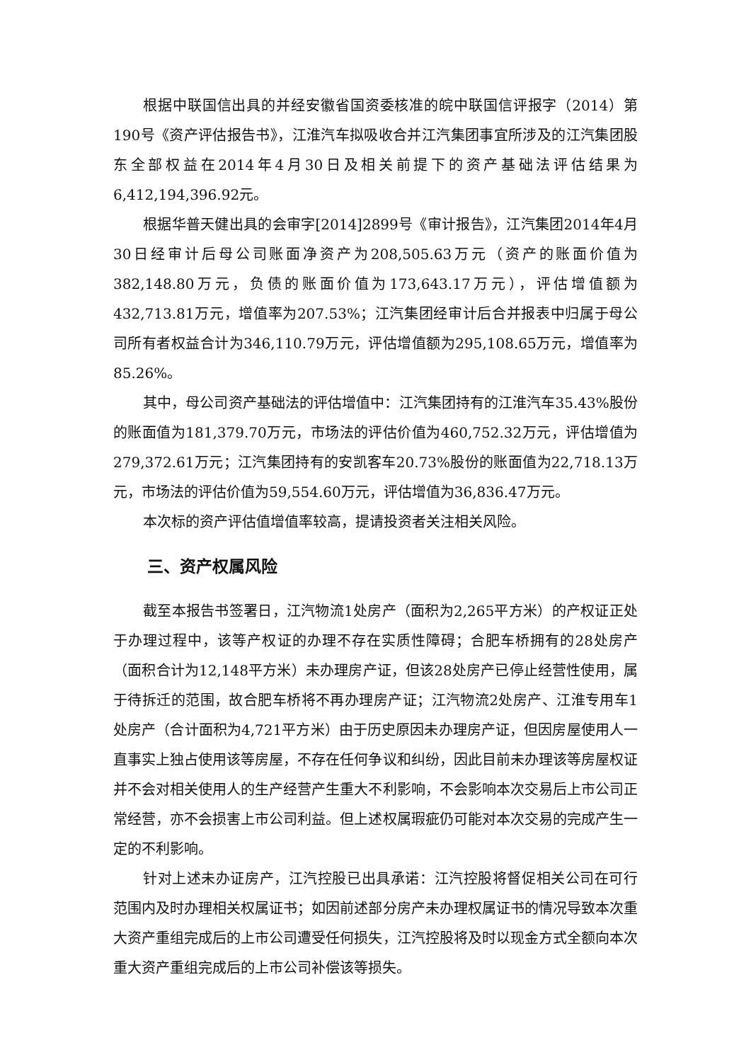根据中联国信出具的并经安徽省国资委核准的皖中联国信评报字（2014）第190号《资产评估报告书》，江淮汽车拟吸收合并江汽集团事宜所涉及的江汽集团股东全部权益在2014年4月30日及相关前提下的资产基础法评估结果为6,412,194,396.92元。
根据华普天健出具的会审字[2014]2899号《审计报告》，江汽集团2014年4月30日经审计后母公司账面净资产为208,505.63万元（资产的账面价值为382,148.80万元，负债的账面价值为173,643.17万元），评估增值额为432,713.81万元，增值率为207.53%；江汽集团经审计后合并报表中归属于母公司所有者权益合计为346,110.79万元，评估增值额为295,108.65万元，增值率为85.26%。
其中，母公司资产基础法的评估增值中：江汽集团持有的江淮汽车35.43%股份的账面值为181,379.70万元，市场法的评估价值为460,752.32万元，评估增值为279,372.61万元；江汽集团持有的安凯客车20.73%股份的账面值为22,718.13万元，市场法的评估价值为59,554.60万元，评估增值为36,836.47万元。
本次标的资产评估值增值率较高，提请投资者关注相关风险。
三、资产权属风险
截至本报告书签署日，江汽物流1处房产（面积为2,265平方米）的产权证正处于办理过程中，该等产权证的办理不存在实质性障碍；合肥车桥拥有的28处房产（面积合计为12,148平方米）未办理房产证，但该28处房产已停止经营性使用，属于待拆迁的范围，故合肥车桥将不再办理房产证；江汽物流2处房产、江淮专用车1处房产（合计面积为4,721平方米）由于历史原因未办理房产证，但因房屋使用人一直事实上独占使用该等房屋，不存在任何争议和纠纷，因此目前未办理该等房屋权证并不会对相关使用人的生产经营产生重大不利影响，不会影响本次交易后上市公司正常经营，亦不会损害上市公司利益。但上述权属瑕疵仍可能对本次交易的完成产生一定的不利影响。
针对上述未办证房产，江汽控股已出具承诺：江汽控股将督促相关公司在可行范围内及时办理相关权属证书；如因前述部分房产未办理权属证书的情况导致本次重大资产重组完成后的上市公司遭受任何损失，江汽控股将及时以现金方式全额向本次重大资产重组完成后的上市公司补偿该等损失。